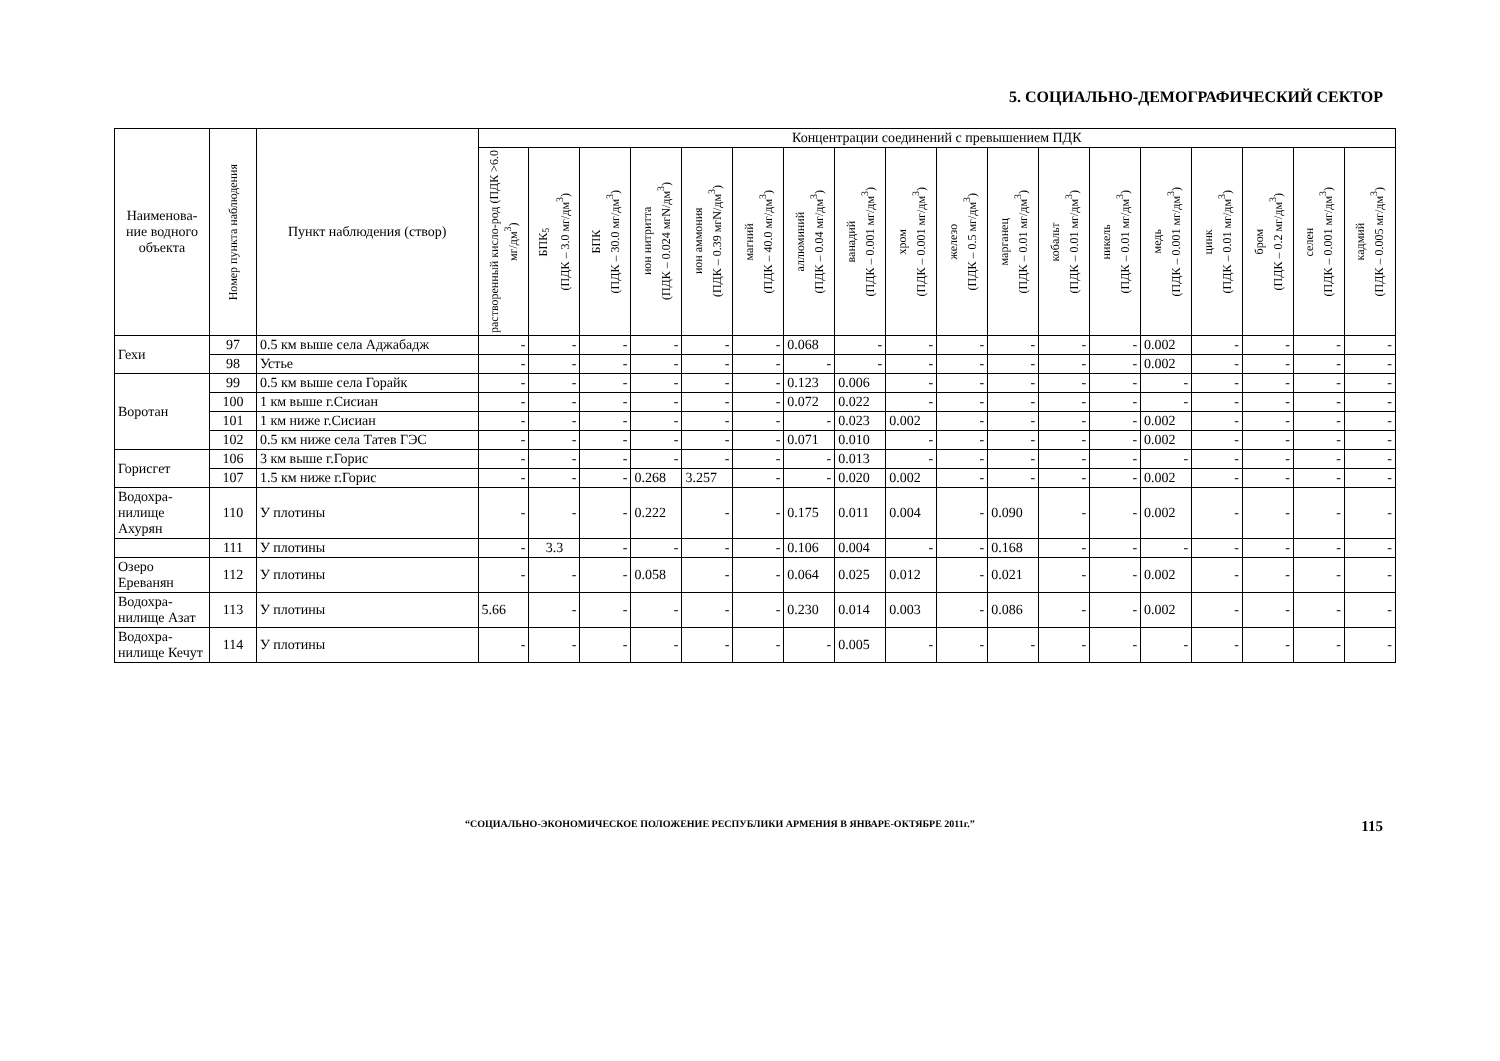5. СОЦИАЛЬНО-ДЕМОГРАФИЧЕСКИЙ СЕКТОР
| Наименова-ние водного объекта | Номер пункта наблюдения | Пункт наблюдения (створ) | Концентрации соединений с превышением ПДК | | | | | | | | | | | | | | | | | |
| --- | --- | --- | --- | --- | --- | --- | --- | --- | --- | --- | --- | --- | --- | --- | --- | --- | --- | --- | --- | --- |
| | | | растворенный кисло-род (ПДК >6.0 мг/дм<sup>3</sup>) | БПК<sub>5</sub> (ПДК – 3.0 мг/дм<sup>3</sup>) | БПК (ПДК – 30.0 мг/дм<sup>3</sup>) | ион нитритта (ПДК – 0.024 мгN/дм<sup>3</sup>) | ион аммония (ПДК – 0.39 мгN/дм<sup>3</sup>) | магний (ПДК – 40.0 мг/дм<sup>3</sup>) | аллюминий (ПДК – 0.04 мг/дм<sup>3</sup>) | ванадий (ПДК – 0.001 мг/дм<sup>3</sup>) | хром (ПДК – 0.001 мг/дм<sup>3</sup>) | железо (ПДК – 0.5 мг/дм<sup>3</sup>) | марганец (ПДК – 0.01 мг/дм<sup>3</sup>) | кобальт (ПДК – 0.01 мг/дм<sup>3</sup>) | никель (ПДК – 0.01 мг/дм<sup>3</sup>) | медь (ПДК – 0.001 мг/дм<sup>3</sup>) | цинк (ПДК – 0.01 мг/дм<sup>3</sup>) | бром (ПДК – 0.2 мг/дм<sup>3</sup>) | селен (ПДК – 0.001 мг/дм<sup>3</sup>) | кадмий (ПДК – 0.005 мг/дм<sup>3</sup>) |
| Гехи | 97 | 0.5 км выше села Аджабадж | - | - | - | - | - | - | 0.068 | - | - | - | - | - | - | 0.002 | - | - | - | - |
| | 98 | Устье | - | - | - | - | - | - | - | - | - | - | - | - | - | 0.002 | - | - | - | - |
| Воротан | 99 | 0.5 км выше села Горайк | - | - | - | - | - | - | 0.123 | 0.006 | - | - | - | - | - | - | - | - | - | - |
| | 100 | 1 км выше г.Сисиан | - | - | - | - | - | - | 0.072 | 0.022 | - | - | - | - | - | - | - | - | - | - |
| | 101 | 1 км ниже г.Сисиан | - | - | - | - | - | - | - | 0.023 | 0.002 | - | - | - | - | 0.002 | - | - | - | - |
| | 102 | 0.5 км ниже села Татев ГЭС | - | - | - | - | - | - | 0.071 | 0.010 | - | - | - | - | - | 0.002 | - | - | - | - |
| Горисгет | 106 | 3 км выше г.Горис | - | - | - | - | - | - | - | 0.013 | - | - | - | - | - | - | - | - | - | - |
| | 107 | 1.5 км ниже г.Горис | - | - | - | 0.268 | 3.257 | - | - | 0.020 | 0.002 | - | - | - | - | 0.002 | - | - | - | - |
| Водохра-нилище Ахурян | 110 | У плотины | - | - | - | 0.222 | - | - | 0.175 | 0.011 | 0.004 | - | 0.090 | - | - | 0.002 | - | - | - | - |
| | 111 | У плотины | - | 3.3 | - | - | - | - | 0.106 | 0.004 | - | - | 0.168 | - | - | - | - | - | - | - |
| Озеро Ереванян | 112 | У плотины | - | - | - | 0.058 | - | - | 0.064 | 0.025 | 0.012 | - | 0.021 | - | - | 0.002 | - | - | - | - |
| Водохра-нилище Азат | 113 | У плотины | 5.66 | - | - | - | - | - | 0.230 | 0.014 | 0.003 | - | 0.086 | - | - | 0.002 | - | - | - | - |
| Водохра-нилище Кечут | 114 | У плотины | - | - | - | - | - | - | - | 0.005 | - | - | - | - | - | - | - | - | - | - |
“СОЦИАЛЬНО-ЭКОНОМИЧЕСКОЕ ПОЛОЖЕНИЕ РЕСПУБЛИКИ АРМЕНИЯ В ЯНВАРЕ-ОКТЯБРЕ 2011г.” 115